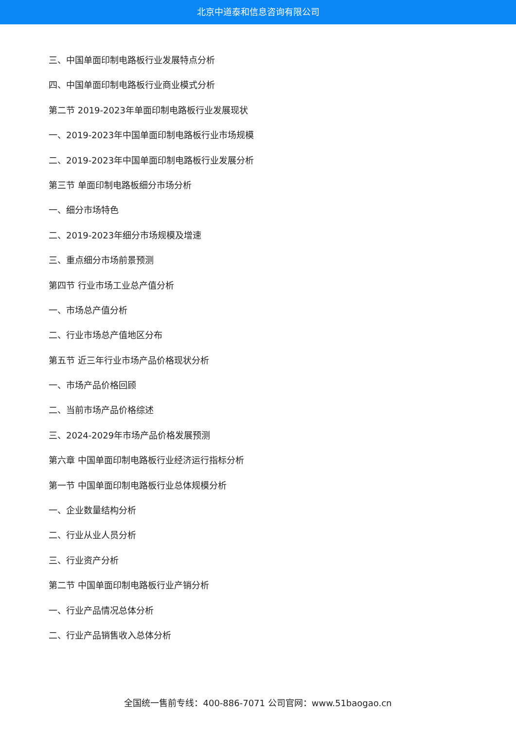北京中道泰和信息咨询有限公司
三、中国单面印制电路板行业发展特点分析
四、中国单面印制电路板行业商业模式分析
第二节 2019-2023年单面印制电路板行业发展现状
一、2019-2023年中国单面印制电路板行业市场规模
二、2019-2023年中国单面印制电路板行业发展分析
第三节 单面印制电路板细分市场分析
一、细分市场特色
二、2019-2023年细分市场规模及增速
三、重点细分市场前景预测
第四节 行业市场工业总产值分析
一、市场总产值分析
二、行业市场总产值地区分布
第五节 近三年行业市场产品价格现状分析
一、市场产品价格回顾
二、当前市场产品价格综述
三、2024-2029年市场产品价格发展预测
第六章 中国单面印制电路板行业经济运行指标分析
第一节 中国单面印制电路板行业总体规模分析
一、企业数量结构分析
二、行业从业人员分析
三、行业资产分析
第二节 中国单面印制电路板行业产销分析
一、行业产品情况总体分析
二、行业产品销售收入总体分析
全国统一售前专线：400-886-7071 公司官网：www.51baogao.cn